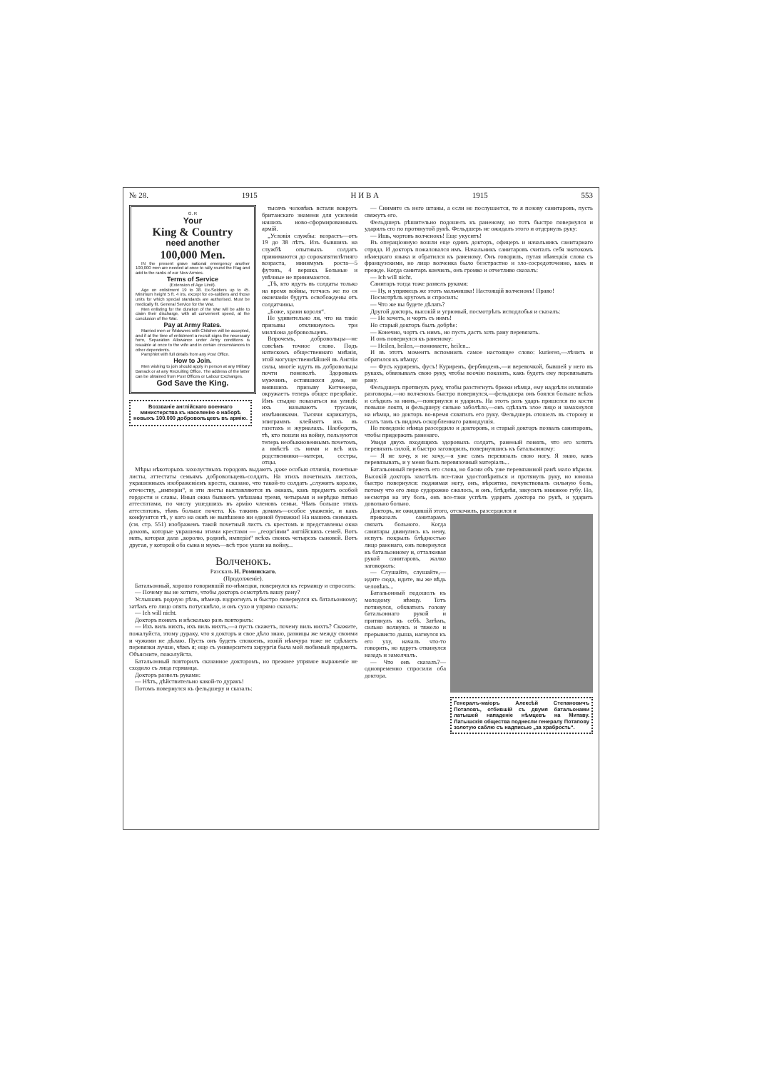№ 28. 1915 Н И В А 1915 553
G. R
Your
King & Country
need another
100,000 Men.
IN the present grave national emergency another 100,000 men are needed at once to rally round the Flag and add to the ranks of our New Armies.
Terms of Service
(Extension of Age Limit).
Age on enlistment 19 to 38. Ex-Soldiers up to 45. Minimum height 5 ft. 4 ins. except for ex-soldiers and those units for which special standards are authorised. Must be medically fit. General Service for the War.
Men enlisting for the duration of the War will be able to claim their discharge, with all convenient speed, at the conclusion of the War.
Pay at Army Rates.
Married men or Widowers with Children will be accepted, and if at the time of enlistment a recruit signs the necessary form, Separation Allowance under Army conditions is issuable at once to the wife and in certain circumstances to other dependents.
Pamphlet with full details from any Post Office.
How to Join.
Men wishing to join should apply in person at any Military Barrack or at any Recruiting Office. The address of the latter can be obtained from Post Offices or Labour Exchanges.
God Save the King.
Воззваніе англійскаго военнаго министерства къ населенію о наборѣ новыхъ 100.000 добровольцевъ въ армію.
тысячъ человѣкъ встали вокругъ британскаго знамени для усиленія нашихъ ново-сформированныхъ армій.
„Условія службы: возрастъ—отъ 19 до 38 лѣтъ. Изъ бывшихъ на службѣ опытныхъ солдатъ принимаются до сорокапятилѣтняго возраста, минимумъ роста—5 футовъ, 4 вершка. Больные и увѣчные не принимаются.
„Тѣ, кто идутъ въ солдаты только на время войны, тотчасъ же по ея окончаніи будутъ освобождены отъ солдатчины.
„Боже, храни короля“.
Не удивительно ли, что на такіе призывы откликнулось три милліона добровольцевъ.
Впрочемъ, добровольцы—не совсѣмъ точное слово. Подъ натискомъ общественнаго мнѣнія, этой могущественнѣйшей въ Англіи силы, многіе идутъ въ добровольцы почти поневолѣ. Здоровыхъ мужчинъ, оставшихся дома, не внявшихъ призыву Китченера, окружаетъ теперь общее презрѣніе. Имъ стыдно показаться на улицѣ: ихъ называютъ трусами, измѣнниками. Тысячи карикатуръ, эпиграммъ клеймятъ ихъ въ газетахъ и журналахъ. Наоборотъ, тѣ, кто пошли на войну, пользуются теперь необыкновеннымъ почетомъ, а вмѣстѣ съ ними и всѣ ихъ родственники—матери, сестры, отцы.
Мѣры нѣкоторыхъ захолустныхъ городовъ выдаютъ даже особыя отличія, почетные листы, аттестаты семьямъ добровольцевъ-солдатъ. На этихъ почетныхъ листахъ, украшенныхъ изображеніемъ креста, сказано, что такой-то солдатъ „служитъ королю, отечеству, „имперіи“, и эти листы выставляются въ окнахъ, какъ предметъ особой гордости и славы. Иныя окна бываютъ увѣшаны тремя, четырьмя и нерѣдко пятью аттестатами, по числу ушедшихъ въ армію членовъ семьи. Чѣмъ больше этихъ аттестатовъ, тѣмъ больше почета. Къ такимъ домамъ—особое уваженіе, и какъ конфузятся тѣ, у кого на окнѣ не вывѣшено ни единой бумажки! На нашихъ снимкахъ (см. стр. 551) изображенъ такой почетный листъ съ крестомъ и представлены окна домовъ, которые украшены этими крестами — „георгіями“ англійскихъ семей. Вотъ мать, которая дала „королю, родинѣ, имперіи“ всѣхъ своихъ четырехъ сыновей. Вотъ другая, у которой оба сына и мужъ—всѣ трое ушли на войну...
Волченокъ.
Разсказъ Н. Роминскаго.
(Продолженіе).
Батальонный, хорошо говорившій по-нѣмецки, повернулся къ германцу и спросилъ:
— Почему вы не хотите, чтобы докторъ осмотрѣлъ вашу рану?
Услышавъ родную рѣчь, нѣмецъ вздрогнулъ и быстро повернулся къ батальонному; затѣмъ его лицо опять потускнѣло, и онъ сухо и упрямо сказалъ:
— Ich will nicht.
Докторъ понялъ и нѣсколько разъ повторилъ:
— Ихъ виль нихтъ, ихъ виль нихтъ,—а пусть скажетъ, почему виль нихтъ? Скажите, пожалуйста, этому дураку, что я докторъ и свое дѣло знаю, разницы же между своими и чужими не дѣлаю. Пусть онъ будетъ спокоенъ, ихній нѣмчура тоже не сдѣлаетъ перевязки лучше, чѣмъ я; еще съ университета хирургія была мой любимый предметъ. Объясните, пожалуйста.
Батальонный повторилъ сказанное докторомъ, но прежнее упрямое выраженіе не сходило съ лица германца.
Докторъ развелъ руками:
— Нѣтъ, дѣйствительно какой-то дуракъ!
Потомъ повернулся къ фельдшеру и сказалъ:
— Снимите съ него штаны, а если не послушается, то я позову санитаровъ, пусть свяжутъ его.
Фельдшеръ рѣшительно подошелъ къ раненому, но тотъ быстро повернулся и ударилъ его по протянутой рукѣ. Фельдшеръ не ожидалъ этого и отдернулъ руку:
— Ишь, чортовъ волченокъ! Еще укуситъ!
Въ операціонную вошли еще одинъ докторъ, офицеръ и начальникъ санитарнаго отряда. И докторъ пожаловался имъ. Начальникъ санитаровъ считалъ себя знатокомъ нѣмецкаго языка и обратился къ раненому. Онъ говорилъ, путая нѣмецкія слова съ французскими, но лицо волченка было безстрастно и зло-сосредоточенно, какъ и прежде. Когда санитаръ кончилъ, онъ громко и отчетливо сказалъ:
— Ich will nicht.
Санитаръ тогда тоже развелъ руками:
— Ну, и упрямецъ же этотъ мальчишка! Настоящій волченокъ! Право!
Посмотрѣлъ кругомъ и спросилъ:
— Что же вы будете дѣлать?
Другой докторъ, высокій и угрюмый, посмотрѣлъ исподлобья и сказалъ:
— Не хочетъ, и чортъ съ нимъ!
Но старый докторъ былъ добрѣе:
— Конечно, чортъ съ нимъ, но пусть дастъ хоть рану перевязать.
И онъ повернулся къ раненому:
— Heilen, heilen,—понимаете, heilen...
И въ этотъ моментъ вспомнилъ самое настоящее слово: kurieren,—лѣчить и обратился къ нѣмцу:
— Фусъ куриренъ, фусъ! Куриренъ, фербинденъ,—и веревочкой, бывшей у него въ рукахъ, обвязывалъ свою руку, чтобы воочію показать, какъ будетъ ему перевязывать рану.
Фельдшеръ протянулъ руку, чтобы разстегнуть брюки нѣмца, ему надоѣли излишніе разговоры,—но волченокъ быстро повернулся,—фельдшера онъ боялся больше всѣхъ и слѣдилъ за нимъ,—повернулся и ударилъ. На этотъ разъ ударъ пришелся по кости повыше локтя, и фельдшеру сильно заболѣло,—онъ сдѣлалъ злое лицо и замахнулся на нѣмца, но докторъ во-время схватилъ его руку. Фельдшеръ отошелъ въ сторону и сталъ тамъ съ видомъ оскорбленнаго равнодушія.
Но поведеніе нѣмца разсердило и докторовъ, и старый докторъ позвалъ санитаровъ, чтобы придержать раненаго.
Увидя двухъ входящихъ здоровыхъ солдатъ, раненый понялъ, что его хотятъ перевязать силой, и быстро заговорилъ, повернувшись къ батальонному:
— Я не хочу, я не хочу,—я уже самъ перевязалъ свою ногу. Я знаю, какъ перевязывать, и у меня былъ перевязочный матеріалъ...
Батальонный перевелъ его слова, но басни объ уже перевязанной ранѣ мало вѣрили. Высокій докторъ захотѣлъ все-таки удостовѣриться и протянулъ руку, но юноша быстро повернулся: поджимая ногу, онъ, вѣроятно, почувствовалъ сильную боль, потому что его лицо судорожно сжалось, и онъ, блѣднѣя, закусилъ нижнюю губу. Но, несмотря на эту боль, онъ все-таки успѣлъ ударить доктора по рукѣ, и ударить довольно больно.
Докторъ, не ожидавшій этого, отскочилъ, разсердился и
Генералъ-маіоръ Алексѣй Степановичъ Потаповъ, отбившій съ двумя батальонами латышей нападеніе нѣмцевъ на Митаву. Латышскія общества поднесли генералу Потапову золотую саблю съ надписью „за храбрость“.
приказалъ санитарамъ связать больного. Когда санитары двинулись къ нему, испугъ покрылъ блѣдностью лицо раненаго, онъ повернулся къ батальонному и, отталкивая рукой санитаровъ, жалко заговорилъ:
— Слушайте, слушайте,—идите сюда, идите, вы же вѣдь человѣкъ...
Батальонный подошелъ къ молодому нѣмцу. Тотъ потянулся, обхватилъ голову батальоннаго рукой и притянулъ къ себѣ. Затѣмъ, сильно волнуясь и тяжело и прерывисто дыша, нагнулся къ его уху, началъ что-то говорить, но вдругъ откинулся назадъ и замолчалъ.
— Что онъ сказалъ?—одновременно спросили оба доктора.